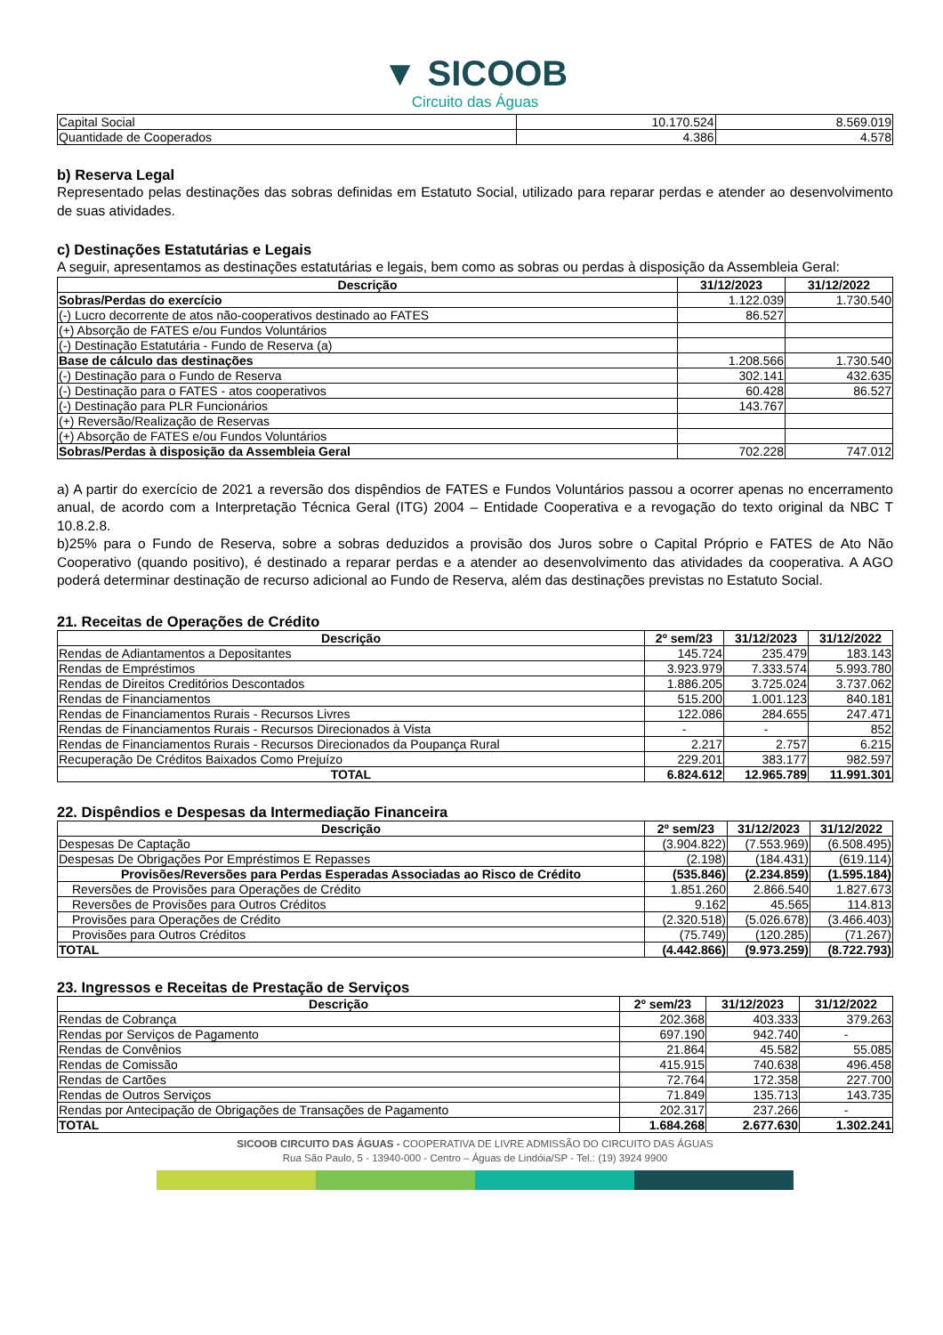▼ SICOOB
Circuito das Águas
| Capital Social | 10.170.524 | 8.569.019 |
| Quantidade de Cooperados | 4.386 | 4.578 |
b) Reserva Legal
Representado pelas destinações das sobras definidas em Estatuto Social, utilizado para reparar perdas e atender ao desenvolvimento de suas atividades.
c) Destinações Estatutárias e Legais
A seguir, apresentamos as destinações estatutárias e legais, bem como as sobras ou perdas à disposição da Assembleia Geral:
| Descrição | 31/12/2023 | 31/12/2022 |
| --- | --- | --- |
| Sobras/Perdas do exercício | 1.122.039 | 1.730.540 |
| (-) Lucro decorrente de atos não-cooperativos destinado ao FATES | 86.527 | |
| (+) Absorção de FATES e/ou Fundos Voluntários | | |
| (-) Destinação Estatutária - Fundo de Reserva (a) | | |
| Base de cálculo das destinações | 1.208.566 | 1.730.540 |
| (-) Destinação para o Fundo de Reserva | 302.141 | 432.635 |
| (-) Destinação para o FATES - atos cooperativos | 60.428 | 86.527 |
| (-) Destinação para PLR Funcionários | 143.767 | |
| (+) Reversão/Realização de Reservas | | |
| (+) Absorção de FATES e/ou Fundos Voluntários | | |
| Sobras/Perdas à disposição da Assembleia Geral | 702.228 | 747.012 |
a) A partir do exercício de 2021 a reversão dos dispêndios de FATES e Fundos Voluntários passou a ocorrer apenas no encerramento anual, de acordo com a Interpretação Técnica Geral (ITG) 2004 – Entidade Cooperativa e a revogação do texto original da NBC T 10.8.2.8.
b)25% para o Fundo de Reserva, sobre a sobras deduzidos a provisão dos Juros sobre o Capital Próprio e FATES de Ato Não Cooperativo (quando positivo), é destinado a reparar perdas e a atender ao desenvolvimento das atividades da cooperativa. A AGO poderá determinar destinação de recurso adicional ao Fundo de Reserva, além das destinações previstas no Estatuto Social.
21. Receitas de Operações de Crédito
| Descrição | 2º sem/23 | 31/12/2023 | 31/12/2022 |
| --- | --- | --- | --- |
| Rendas de Adiantamentos a Depositantes | 145.724 | 235.479 | 183.143 |
| Rendas de Empréstimos | 3.923.979 | 7.333.574 | 5.993.780 |
| Rendas de Direitos Creditórios Descontados | 1.886.205 | 3.725.024 | 3.737.062 |
| Rendas de Financiamentos | 515.200 | 1.001.123 | 840.181 |
| Rendas de Financiamentos Rurais - Recursos Livres | 122.086 | 284.655 | 247.471 |
| Rendas de Financiamentos Rurais - Recursos Direcionados à Vista | - | - | 852 |
| Rendas de Financiamentos Rurais - Recursos Direcionados da Poupança Rural | 2.217 | 2.757 | 6.215 |
| Recuperação De Créditos Baixados Como Prejuízo | 229.201 | 383.177 | 982.597 |
| TOTAL | 6.824.612 | 12.965.789 | 11.991.301 |
22. Dispêndios e Despesas da Intermediação Financeira
| Descrição | 2º sem/23 | 31/12/2023 | 31/12/2022 |
| --- | --- | --- | --- |
| Despesas De Captação | (3.904.822) | (7.553.969) | (6.508.495) |
| Despesas De Obrigações Por Empréstimos E Repasses | (2.198) | (184.431) | (619.114) |
| Provisões/Reversões para Perdas Esperadas Associadas ao Risco de Crédito | (535.846) | (2.234.859) | (1.595.184) |
| Reversões de Provisões para Operações de Crédito | 1.851.260 | 2.866.540 | 1.827.673 |
| Reversões de Provisões para Outros Créditos | 9.162 | 45.565 | 114.813 |
| Provisões para Operações de Crédito | (2.320.518) | (5.026.678) | (3.466.403) |
| Provisões para Outros Créditos | (75.749) | (120.285) | (71.267) |
| TOTAL | (4.442.866) | (9.973.259) | (8.722.793) |
23. Ingressos e Receitas de Prestação de Serviços
| Descrição | 2º sem/23 | 31/12/2023 | 31/12/2022 |
| --- | --- | --- | --- |
| Rendas de Cobrança | 202.368 | 403.333 | 379.263 |
| Rendas por Serviços de Pagamento | 697.190 | 942.740 | - |
| Rendas de Convênios | 21.864 | 45.582 | 55.085 |
| Rendas de Comissão | 415.915 | 740.638 | 496.458 |
| Rendas de Cartões | 72.764 | 172.358 | 227.700 |
| Rendas de Outros Serviços | 71.849 | 135.713 | 143.735 |
| Rendas por Antecipação de Obrigações de Transações de Pagamento | 202.317 | 237.266 | - |
| TOTAL | 1.684.268 | 2.677.630 | 1.302.241 |
SICOOB CIRCUITO DAS ÁGUAS - COOPERATIVA DE LIVRE ADMISSÃO DO CIRCUITO DAS ÁGUAS
Rua São Paulo, 5 - 13940-000 - Centro – Águas de Lindóia/SP - Tel.: (19) 3924 9900